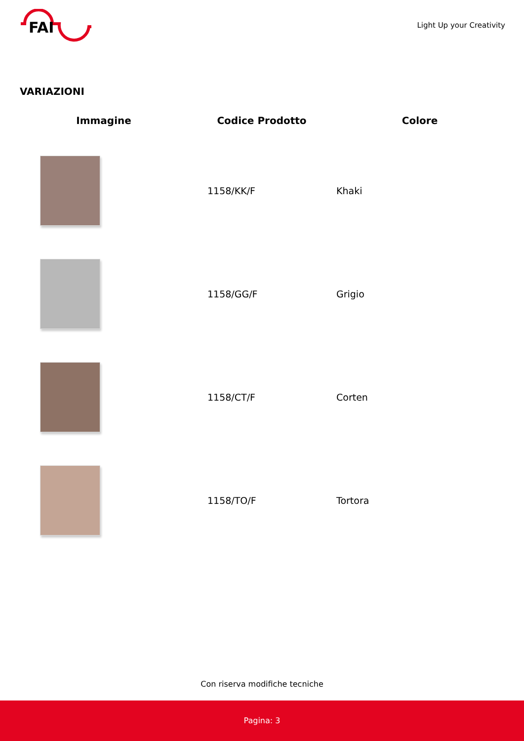FAI
Light Up your Creativity
VARIAZIONI
| Immagine | Codice Prodotto | Colore |
| --- | --- | --- |
| | 1158/KK/F | Khaki |
| | 1158/GG/F | Grigio |
| | 1158/CT/F | Corten |
| | 1158/TO/F | Tortora |
Con riserva modifiche tecniche
Pagina: 3